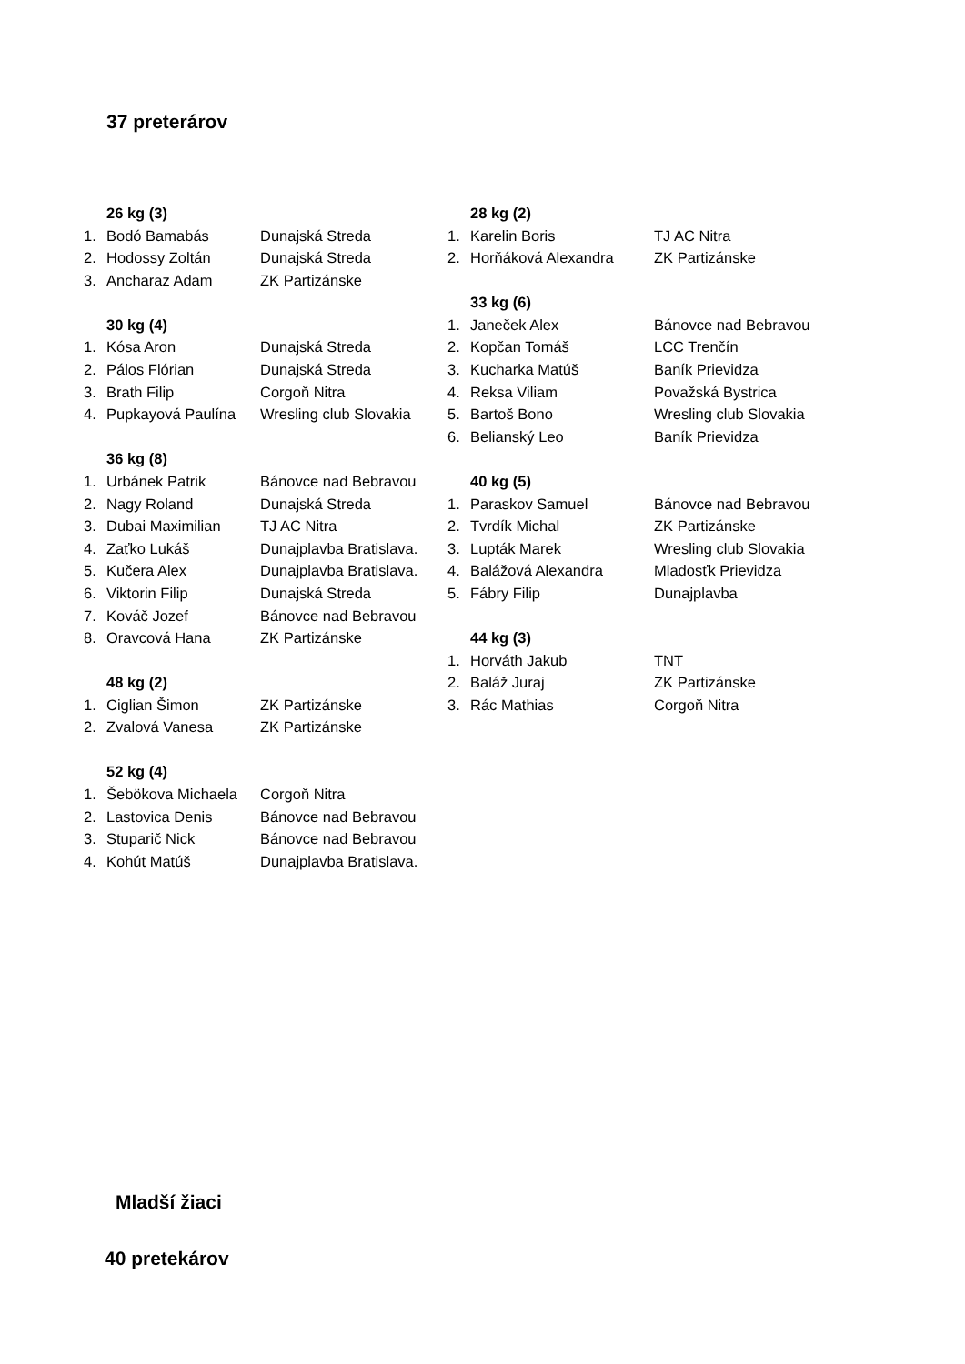37 preterárov
26 kg (3)
1. Bodó Bamabás Dunajská Streda
2. Hodossy Zoltán Dunajská Streda
3. Ancharaz Adam ZK Partizánske
30 kg (4)
1. Kósa Aron Dunajská Streda
2. Pálos Flórian Dunajská Streda
3. Brath Filip Corgoň Nitra
4. Pupkayová Paulína Wresling club Slovakia
36 kg (8)
1. Urbánek Patrik Bánovce nad Bebravou
2. Nagy Roland Dunajská Streda
3. Dubai Maximilian TJ AC Nitra
4. Zaťko Lukáš Dunajplavba Bratislava.
5. Kučera Alex Dunajplavba Bratislava.
6. Viktorin Filip Dunajská Streda
7. Kováč Jozef Bánovce nad Bebravou
8. Oravcová Hana ZK Partizánske
48 kg (2)
1. Ciglian Šimon ZK Partizánske
2. Zvalová Vanesa ZK Partizánske
52 kg (4)
1. Šebökova Michaela Corgoň Nitra
2. Lastovica Denis Bánovce nad Bebravou
3. Stuparič Nick Bánovce nad Bebravou
4. Kohút Matúš Dunajplavba Bratislava.
28 kg (2)
1. Karelin Boris TJ AC Nitra
2. Horňáková Alexandra ZK Partizánske
33 kg (6)
1. Janeček Alex Bánovce nad Bebravou
2. Kopčan Tomáš LCC Trenčín
3. Kucharka Matúš Baník Prievidza
4. Reksa Viliam Považská Bystrica
5. Bartoš Bono Wresling club Slovakia
6. Belianský Leo Baník Prievidza
40 kg (5)
1. Paraskov Samuel Bánovce nad Bebravou
2. Tvrdík Michal ZK Partizánske
3. Lupták Marek Wresling club Slovakia
4. Balážová Alexandra Mladosťk Prievidza
5. Fábry Filip Dunajplavba
44 kg (3)
1. Horváth Jakub TNT
2. Baláž Juraj ZK Partizánske
3. Rác Mathias Corgoň Nitra
Mladší žiaci
40 pretekárov